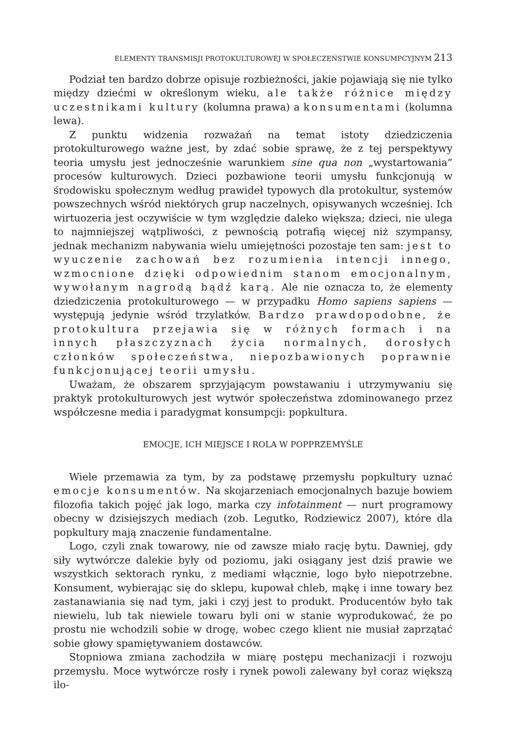ELEMENTY TRANSMISJI PROTOKULTUROWEJ W SPOŁECZEŃSTWIE KONSUMPCYJNYM 213
Podział ten bardzo dobrze opisuje rozbieżności, jakie pojawiają się nie tylko między dziećmi w określonym wieku, ale także różnice między uczestnikami kultury (kolumna prawa) a konsumentami (kolumna lewa).
Z punktu widzenia rozważań na temat istoty dziedziczenia protokulturowego ważne jest, by zdać sobie sprawę, że z tej perspektywy teoria umysłu jest jednocześnie warunkiem sine qua non „wystartowania” procesów kulturowych. Dzieci pozbawione teorii umysłu funkcjonują w środowisku społecznym według prawideł typowych dla protokultur, systemów powszechnych wśród niektórych grup naczelnych, opisywanych wcześniej. Ich wirtuozeria jest oczywiście w tym względzie daleko większa; dzieci, nie ulega to najmniejszej wątpliwości, z pewnością potrafią więcej niż szympansy, jednak mechanizm nabywania wielu umiejętności pozostaje ten sam: jest to wyuczenie zachowań bez rozumienia intencji innego, wzmocnione dzięki odpowiednim stanom emocjonalnym, wywołanym nagrodą bądź karą. Ale nie oznacza to, że elementy dziedziczenia protokulturowego — w przypadku Homo sapiens sapiens — występują jedynie wśród trzylatków. Bardzo prawdopodobne, że protokultura przejawia się w różnych formach i na innych płaszczyznach życia normalnych, dorosłych członków społeczeństwa, niepozbawionych poprawnie funkcjonującej teorii umysłu.
Uważam, że obszarem sprzyjającym powstawaniu i utrzymywaniu się praktyk protokulturowych jest wytwór społeczeństwa zdominowanego przez współczesne media i paradygmat konsumpcji: popkultura.
EMOCJE, ICH MIEJSCE I ROLA W POPPRZEMYŚLE
Wiele przemawia za tym, by za podstawę przemysłu popkultury uznać emocje konsumentów. Na skojarzeniach emocjonalnych bazuje bowiem filozofia takich pojęć jak logo, marka czy infotainment — nurt programowy obecny w dzisiejszych mediach (zob. Legutko, Rodziewicz 2007), które dla popkultury mają znaczenie fundamentalne.
Logo, czyli znak towarowy, nie od zawsze miało rację bytu. Dawniej, gdy siły wytwórcze dalekie były od poziomu, jaki osiągany jest dziś prawie we wszystkich sektorach rynku, z mediami włącznie, logo było niepotrzebne. Konsument, wybierając się do sklepu, kupował chleb, mąkę i inne towary bez zastanawiania się nad tym, jaki i czyj jest to produkt. Producentów było tak niewielu, lub tak niewiele towaru byli oni w stanie wyprodukować, że po prostu nie wchodzili sobie w drogę, wobec czego klient nie musiał zaprzątać sobie głowy spamiętywaniem dostawców.
Stopniowa zmiana zachodziła w miarę postępu mechanizacji i rozwoju przemysłu. Moce wytwórcze rosły i rynek powoli zalewany był coraz większą ilo-